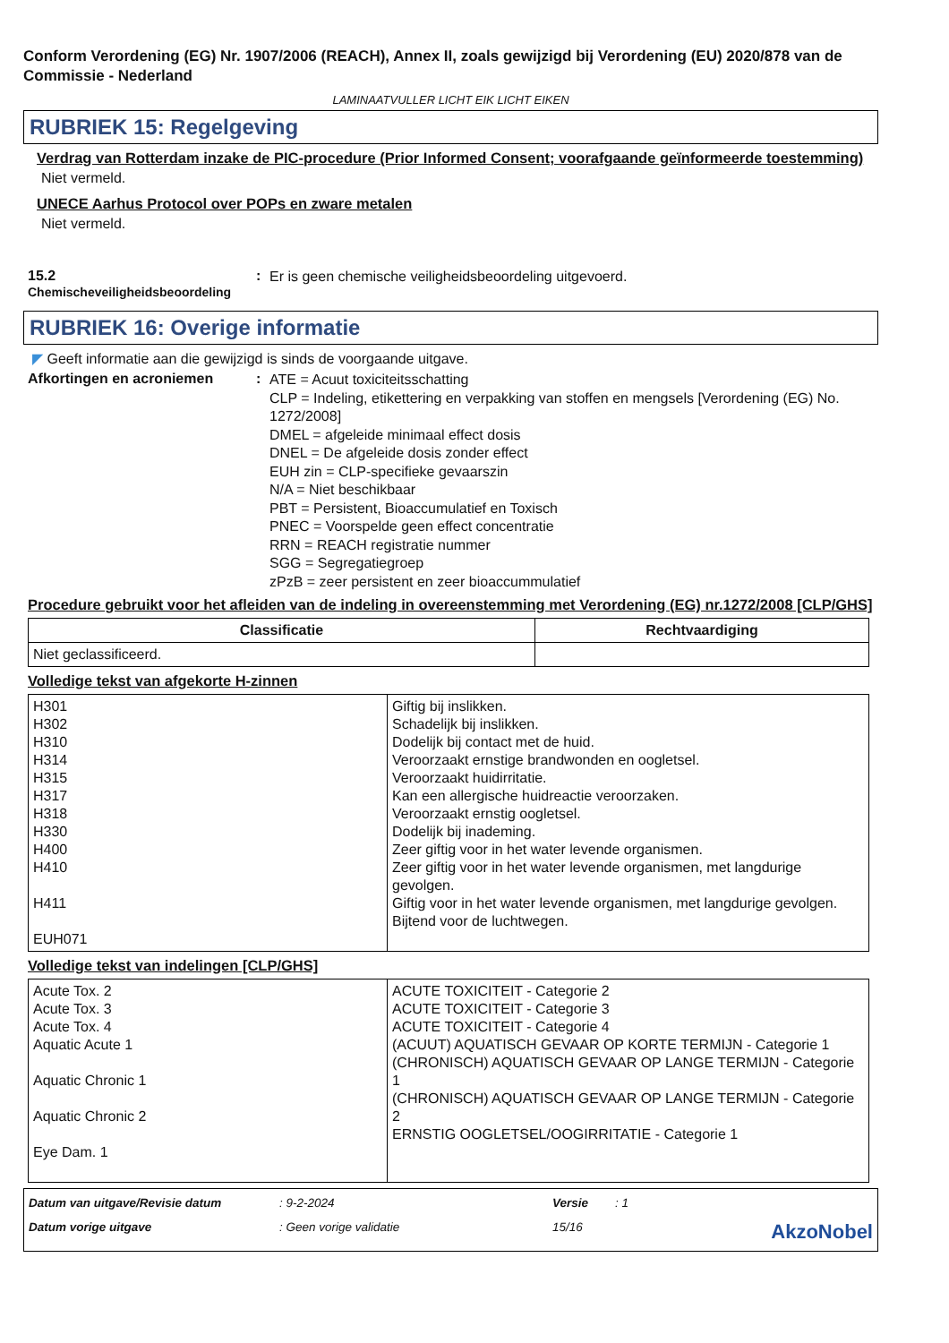Conform Verordening (EG) Nr. 1907/2006 (REACH), Annex II, zoals gewijzigd bij Verordening (EU) 2020/878 van de Commissie - Nederland
LAMINAATVULLER LICHT EIK LICHT EIKEN
RUBRIEK 15: Regelgeving
Verdrag van Rotterdam inzake de PIC-procedure (Prior Informed Consent; voorafgaande geïnformeerde toestemming)
Niet vermeld.
UNECE Aarhus Protocol over POPs en zware metalen
Niet vermeld.
15.2
Chemischeveiligheidsbeoordeling
:
Er is geen chemische veiligheidsbeoordeling uitgevoerd.
RUBRIEK 16: Overige informatie
◤ Geeft informatie aan die gewijzigd is sinds de voorgaande uitgave.
Afkortingen en acroniemen :
ATE = Acuut toxiciteitsschatting
CLP = Indeling, etikettering en verpakking van stoffen en mengsels [Verordening (EG) No. 1272/2008]
DMEL = afgeleide minimaal effect dosis
DNEL = De afgeleide dosis zonder effect
EUH zin = CLP-specifieke gevaarszin
N/A = Niet beschikbaar
PBT = Persistent, Bioaccumulatief en Toxisch
PNEC = Voorspelde geen effect concentratie
RRN = REACH registratie nummer
SGG = Segregatiegroep
zPzB = zeer persistent en zeer bioaccummulatief
Procedure gebruikt voor het afleiden van de indeling in overeenstemming met Verordening (EG) nr.1272/2008 [CLP/GHS]
| Classificatie | Rechtvaardiging |
| --- | --- |
| Niet geclassificeerd. | |
Volledige tekst van afgekorte H-zinnen
| H301 H302 H310 H314 H315 H317 H318 H330 H400 H410 H411 EUH071 | Giftig bij inslikken. Schadelijk bij inslikken. Dodelijk bij contact met de huid. Veroorzaakt ernstige brandwonden en oogletsel. Veroorzaakt huidirritatie. Kan een allergische huidreactie veroorzaken. Veroorzaakt ernstig oogletsel. Dodelijk bij inademing. Zeer giftig voor in het water levende organismen. Zeer giftig voor in het water levende organismen, met langdurige gevolgen. Giftig voor in het water levende organismen, met langdurige gevolgen. Bijtend voor de luchtwegen. |
Volledige tekst van indelingen [CLP/GHS]
| Acute Tox. 2 Acute Tox. 3 Acute Tox. 4 Aquatic Acute 1 Aquatic Chronic 1 Aquatic Chronic 2 Eye Dam. 1 | ACUTE TOXICITEIT - Categorie 2 ACUTE TOXICITEIT - Categorie 3 ACUTE TOXICITEIT - Categorie 4 (ACUUT) AQUATISCH GEVAAR OP KORTE TERMIJN - Categorie 1 (CHRONISCH) AQUATISCH GEVAAR OP LANGE TERMIJN - Categorie 1 (CHRONISCH) AQUATISCH GEVAAR OP LANGE TERMIJN - Categorie 2 ERNSTIG OOGLETSEL/OOGIRRITATIE - Categorie 1 |
Datum van uitgave/Revisie datum
: 9-2-2024
Versie
: 1
Datum vorige uitgave
: Geen vorige validatie
15/16
AkzoNobel